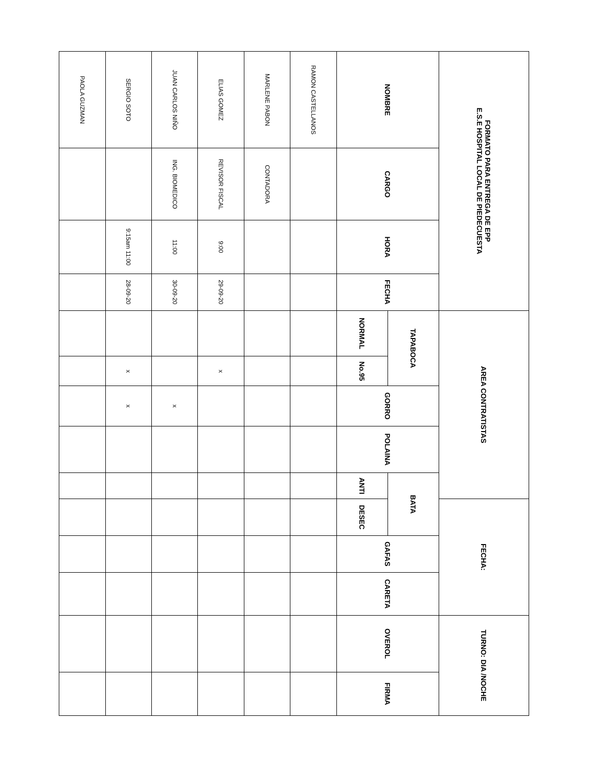| FORMATO PARA ENTREGA DE EPP E.S.E HOSPITAL LOCAL DE PIEDECUESTA | | | | AREA CONTRATISTAS | | | | | FECHA: | | | TURNO: DIA /NOCHE | |
| NOMBRE | CARGO | HORA | FECHA | TAPABOCA | | GORRO | POLAINA | BATA | | GAFAS | CARETA | OVEROL | FIRMA |
| | | | | NORMAL | No.95 | | | ANTI | DESEC | | | | |
| RAMON CASTELLANOS | | | | | | | | | | | | | |
| MARLENE PABON | CONTADORA | | | | | | | | | | | | |
| ELIAS GOMEZ | REVISOR FISCAL | 9:00 | 29-09-20 | | x | | | | | | | | |
| JUAN CARLOS NIÑO | ING. BIOMEDICO | 11:00 | 30-09-20 | | | x | | | | | | | |
| SERGIO SOTO | | 9:15am 11:00 | 28-09-20 | | x | x | | | | | | | |
| PAOLA GUZMAN | | | | | | | | | | | | | |